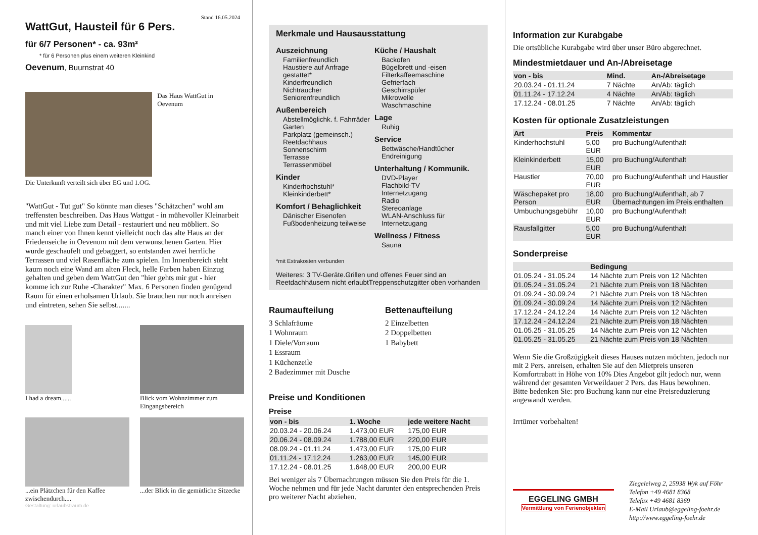Stand 16.05.2024
WattGut, Hausteil für 6 Pers.
für 6/7 Personen* - ca. 93m²
* für 6 Personen plus einem weiteren Kleinkind
Oevenum, Buurnstrat 40
Das Haus WattGut in Oevenum
Die Unterkunft verteilt sich über EG und 1.OG.
"WattGut - Tut gut" So könnte man dieses "Schätzchen" wohl am treffensten beschreiben. Das Haus Wattgut - in mühevoller Kleinarbeit und mit viel Liebe zum Detail - restauriert und neu möbliert. So manch einer von Ihnen kennt vielleicht noch das alte Haus an der Friedenseiche in Oevenum mit dem verwunschenen Garten. Hier wurde geschaufelt und gebaggert, so entstanden zwei herrliche Terrassen und viel Rasenfläche zum spielen. Im Innenbereich steht kaum noch eine Wand am alten Fleck, helle Farben haben Einzug gehalten und geben dem WattGut den "hier gehts mir gut - hier komme ich zur Ruhe -Charakter" Max. 6 Personen finden genügend Raum für einen erholsamen Urlaub. Sie brauchen nur noch anreisen und eintreten, sehen Sie selbst.......
I had a dream......
Blick vom Wohnzimmer zum Eingangsbereich
...ein Plätzchen für den Kaffee zwischendurch....
...der Blick in die gemütliche Sitzecke
Gestaltung: urlaubstraum.de
Merkmale und Hausausstattung
Auszeichnung
Familienfreundlich
Haustiere auf Anfrage gestattet*
Kinderfreundlich
Nichtraucher
Seniorenfreundlich
Außenbereich
Abstellmöglichk. f. Fahrräder
Garten
Parkplatz (gemeinsch.)
Reetdachhaus
Sonnenschirm
Terrasse
Terrassenmöbel
Kinder
Kinderhochstuhl*
Kleinkinderbett*
Komfort / Behaglichkeit
Dänischer Eisenofen
Fußbodenheizung teilweise
Küche / Haushalt
Backofen
Bügelbrett und -eisen
Filterkaffeemaschine
Gefrierfach
Geschirrspüler
Mikrowelle
Waschmaschine
Lage
Ruhig
Service
Bettwäsche/Handtücher
Endreinigung
Unterhaltung / Kommunik.
DVD-Player
Flachbild-TV
Internetzugang
Radio
Stereoanlage
WLAN-Anschluss für Internetzugang
Wellness / Fitness
Sauna
*mit Extrakosten verbunden
Weiteres: 3 TV-Geräte.Grillen und offenes Feuer sind an Reetdachhäusern nicht erlaubtTreppenschutzgitter oben vorhanden
Raumaufteilung
3 Schlafräume
1 Wohnraum
1 Diele/Vorraum
1 Essraum
1 Küchenzeile
2 Badezimmer mit Dusche
Bettenaufteilung
2 Einzelbetten
2 Doppelbetten
1 Babybett
Preise und Konditionen
Preise
| von - bis | 1. Woche | jede weitere Nacht |
| --- | --- | --- |
| 20.03.24 - 20.06.24 | 1.473,00 EUR | 175,00 EUR |
| 20.06.24 - 08.09.24 | 1.788,00 EUR | 220,00 EUR |
| 08.09.24 - 01.11.24 | 1.473,00 EUR | 175,00 EUR |
| 01.11.24 - 17.12.24 | 1.263,00 EUR | 145,00 EUR |
| 17.12.24 - 08.01.25 | 1.648,00 EUR | 200,00 EUR |
Bei weniger als 7 Übernachtungen müssen Sie den Preis für die 1. Woche nehmen und für jede Nacht darunter den entsprechenden Preis pro weiterer Nacht abziehen.
Information zur Kurabgabe
Die ortsübliche Kurabgabe wird über unser Büro abgerechnet.
Mindestmietdauer und An-/Abreisetage
| von - bis | Mind. | An-/Abreisetage |
| --- | --- | --- |
| 20.03.24 - 01.11.24 | 7 Nächte | An/Ab: täglich |
| 01.11.24 - 17.12.24 | 4 Nächte | An/Ab: täglich |
| 17.12.24 - 08.01.25 | 7 Nächte | An/Ab: täglich |
Kosten für optionale Zusatzleistungen
| Art | Preis | Kommentar |
| --- | --- | --- |
| Kinderhochstuhl | 5,00 EUR | pro Buchung/Aufenthalt |
| Kleinkinderbett | 15,00 EUR | pro Buchung/Aufenthalt |
| Haustier | 70,00 EUR | pro Buchung/Aufenthalt und Haustier |
| Wäschepaket pro Person | 18,00 EUR | pro Buchung/Aufenthalt, ab 7 Übernachtungen im Preis enthalten |
| Umbuchungsgebühr | 10,00 EUR | pro Buchung/Aufenthalt |
| Rausfallgitter | 5,00 EUR | pro Buchung/Aufenthalt |
Sonderpreise
| | Bedingung |
| --- | --- |
| 01.05.24 - 31.05.24 | 14 Nächte zum Preis von 12 Nächten |
| 01.05.24 - 31.05.24 | 21 Nächte zum Preis von 18 Nächten |
| 01.09.24 - 30.09.24 | 21 Nächte zum Preis von 18 Nächten |
| 01.09.24 - 30.09.24 | 14 Nächte zum Preis von 12 Nächten |
| 17.12.24 - 24.12.24 | 14 Nächte zum Preis von 12 Nächten |
| 17.12.24 - 24.12.24 | 21 Nächte zum Preis von 18 Nächten |
| 01.05.25 - 31.05.25 | 14 Nächte zum Preis von 12 Nächten |
| 01.05.25 - 31.05.25 | 21 Nächte zum Preis von 18 Nächten |
Wenn Sie die Großzügigkeit dieses Hauses nutzen möchten, jedoch nur mit 2 Pers. anreisen, erhalten Sie auf den Mietpreis unseren Komfortrabatt in Höhe von 10% Dies Angebot gilt jedoch nur, wenn während der gesamten Verweildauer 2 Pers. das Haus bewohnen.
Bitte bedenken Sie: pro Buchung kann nur eine Preisreduzierung angewandt werden.
Irrtümer vorbehalten!
EGGELING GMBH
Vermittlung von Ferienobjekten
Ziegeleiweg 2, 25938 Wyk auf Föhr
Telefon +49 4681 8368
Telefax +49 4681 8369
E-Mail Urlaub@eggeling-foehr.de
http://www.eggeling-foehr.de